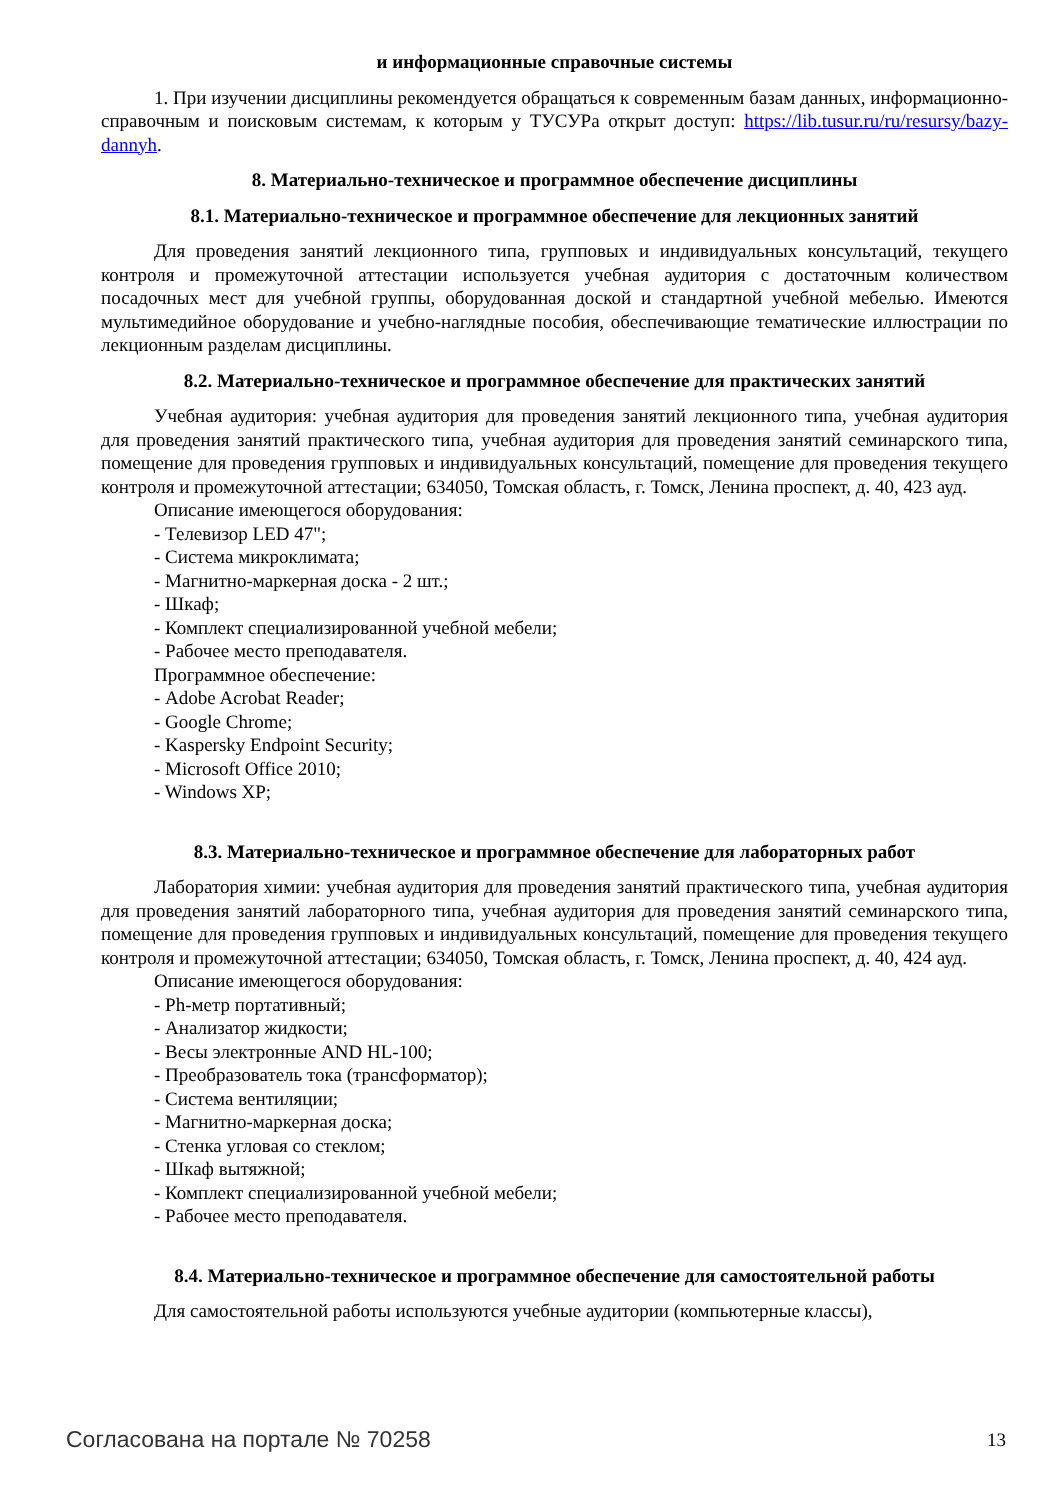и информационные справочные системы
1. При изучении дисциплины рекомендуется обращаться к современным базам данных, информационно-справочным и поисковым системам, к которым у ТУСУРа открыт доступ: https://lib.tusur.ru/ru/resursy/bazy-dannyh.
8. Материально-техническое и программное обеспечение дисциплины
8.1. Материально-техническое и программное обеспечение для лекционных занятий
Для проведения занятий лекционного типа, групповых и индивидуальных консультаций, текущего контроля и промежуточной аттестации используется учебная аудитория с достаточным количеством посадочных мест для учебной группы, оборудованная доской и стандартной учебной мебелью. Имеются мультимедийное оборудование и учебно-наглядные пособия, обеспечивающие тематические иллюстрации по лекционным разделам дисциплины.
8.2. Материально-техническое и программное обеспечение для практических занятий
Учебная аудитория: учебная аудитория для проведения занятий лекционного типа, учебная аудитория для проведения занятий практического типа, учебная аудитория для проведения занятий семинарского типа, помещение для проведения групповых и индивидуальных консультаций, помещение для проведения текущего контроля и промежуточной аттестации; 634050, Томская область, г. Томск, Ленина проспект, д. 40, 423 ауд.
Описание имеющегося оборудования:
- Телевизор LED 47";
- Система микроклимата;
- Магнитно-маркерная доска - 2 шт.;
- Шкаф;
- Комплект специализированной учебной мебели;
- Рабочее место преподавателя.
Программное обеспечение:
- Adobe Acrobat Reader;
- Google Chrome;
- Kaspersky Endpoint Security;
- Microsoft Office 2010;
- Windows XP;
8.3. Материально-техническое и программное обеспечение для лабораторных работ
Лаборатория химии: учебная аудитория для проведения занятий практического типа, учебная аудитория для проведения занятий лабораторного типа, учебная аудитория для проведения занятий семинарского типа, помещение для проведения групповых и индивидуальных консультаций, помещение для проведения текущего контроля и промежуточной аттестации; 634050, Томская область, г. Томск, Ленина проспект, д. 40, 424 ауд.
Описание имеющегося оборудования:
- Ph-метр портативный;
- Анализатор жидкости;
- Весы электронные AND HL-100;
- Преобразователь тока (трансформатор);
- Система вентиляции;
- Магнитно-маркерная доска;
- Стенка угловая со стеклом;
- Шкаф вытяжной;
- Комплект специализированной учебной мебели;
- Рабочее место преподавателя.
8.4. Материально-техническое и программное обеспечение для самостоятельной работы
Для самостоятельной работы используются учебные аудитории (компьютерные классы),
Согласована на портале № 70258 13